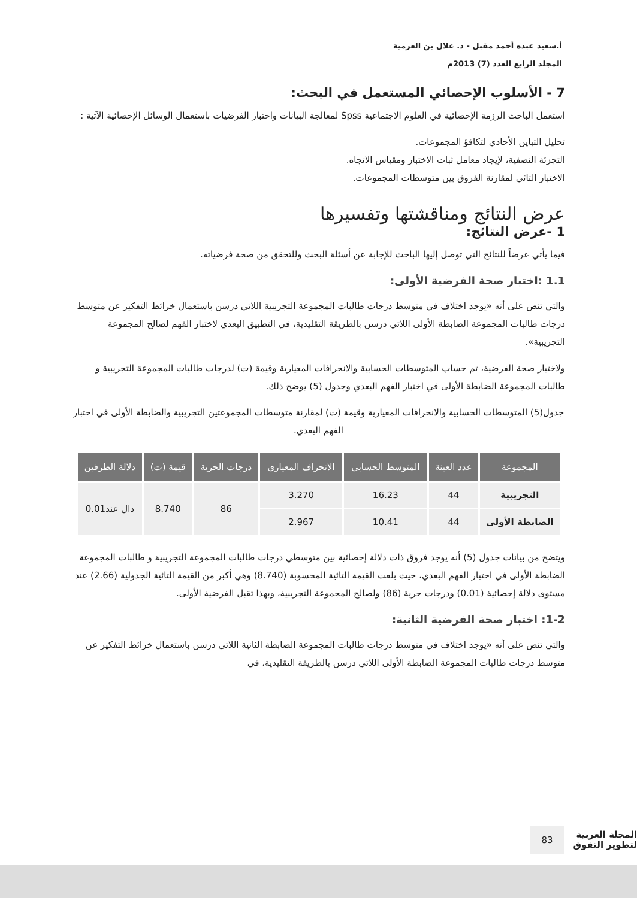أ.سعيد عبده أحمد مقبل - د. علال بن العزمية
المجلد الرابع العدد (7) 2013م
7 - الأسلوب الإحصائي المستعمل في البحث:
استعمل الباحث الرزمة الإحصائية في العلوم الاجتماعية Spss لمعالجة البيانات واختبار الفرضيات باستعمال الوسائل الإحصائية الآتية :
تحليل التباين الأحادي لتكافؤ المجموعات.
التجزئة النصفية، لإيجاد معامل ثبات الاختبار ومقياس الاتجاه.
الاختبار التائي لمقارنة الفروق بين متوسطات المجموعات.
عرض النتائج ومناقشتها وتفسيرها
1 -عرض النتائج:
فيما يأتي عرضاً للنتائج التي توصل إليها الباحث للإجابة عن أسئلة البحث وللتحقق من صحة فرضياته.
1.1 :اختبار صحة الفرضية الأولى:
والتي تنص على أنه «يوجد اختلاف في متوسط درجات طالبات المجموعة التجريبية اللاتي درسن باستعمال خرائط التفكير عن متوسط درجات طالبات المجموعة الضابطة الأولى اللاتي درسن بالطريقة التقليدية، في التطبيق البعدي لاختبار الفهم لصالح المجموعة التجريبية».
ولاختبار صحة الفرضية، تم حساب المتوسطات الحسابية والانحرافات المعيارية وقيمة (ت) لدرجات طالبات المجموعة التجريبية و طالبات المجموعة الضابطة الأولى في اختبار الفهم البعدي وجدول (5) يوضح ذلك.
جدول(5) المتوسطات الحسابية والانحرافات المعيارية وقيمة (ت) لمقارنة متوسطات المجموعتين التجريبية والضابطة الأولى في اختبار الفهم البعدي.
| المجموعة | عدد العينة | المتوسط الحسابي | الانحراف المعياري | درجات الحرية | قيمة (ت) | دلالة الطرفين |
| --- | --- | --- | --- | --- | --- | --- |
| التجريبية | 44 | 16.23 | 3.270 | 86 | 8.740 | دال عند0.01 |
| الضابطة الأولى | 44 | 10.41 | 2.967 | | | |
ويتضح من بيانات جدول (5) أنه يوجد فروق ذات دلالة إحصائية بين متوسطي درجات طالبات المجموعة التجريبية و طالبات المجموعة الضابطة الأولى في اختبار الفهم البعدي، حيث بلغت القيمة التائية المحسوبة (8.740) وهي أكبر من القيمة التائية الجدولية (2.66) عند مستوى دلالة إحصائية (0.01) ودرجات حرية (86) ولصالح المجموعة التجريبية، وبهذا تقبل الفرضية الأولى.
1-2: اختبار صحة الفرضية الثانية:
والتي تنص على أنه «يوجد اختلاف في متوسط درجات طالبات المجموعة الضابطة الثانية اللاتي درسن باستعمال خرائط التفكير عن متوسط درجات طالبات المجموعة الضابطة الأولى اللاتي درسن بالطريقة التقليدية، في
المجلة العربية
لتطوير التفوق 83